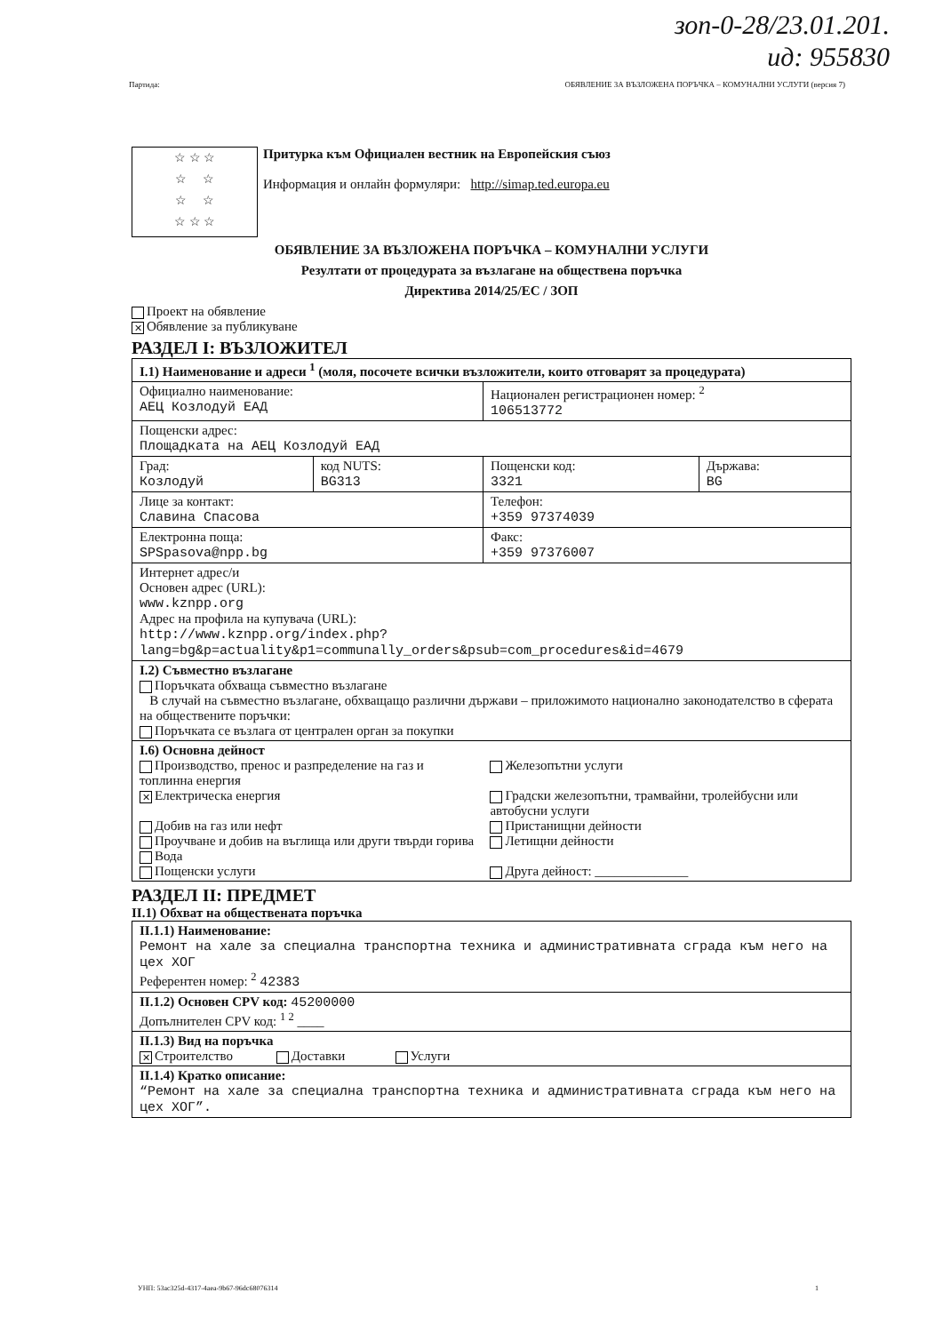зоп-0-28/23.01.201.
ид: 955830
Партида: ОБЯВЛЕНИЕ ЗА ВЪЗЛОЖЕНА ПОРЪЧКА – КОМУНАЛНИ УСЛУГИ (версия 7)
☆ ☆ ☆
☆ ☆
☆ ☆
☆ ☆ ☆
Притурка към Официален вестник на Европейския съюз
Информация и онлайн формуляри: http://simap.ted.europa.eu
ОБЯВЛЕНИЕ ЗА ВЪЗЛОЖЕНА ПОРЪЧКА – КОМУНАЛНИ УСЛУГИ
Резултати от процедурата за възлагане на обществена поръчка
Директива 2014/25/ЕС / ЗОП
Проект на обявление
✕ Обявление за публикуване
РАЗДЕЛ I: ВЪЗЛОЖИТЕЛ
| I.1) Наименование и адреси <sup>1</sup> (моля, посочете всички възложители, които отговарят за процедурата) | | | |
| Официално наименование: АЕЦ Козлодуй ЕАД | | Национален регистрационен номер: <sup>2</sup> 106513772 | |
| Пощенски адрес: Площадката на АЕЦ Козлодуй ЕАД | | | |
| Град: Козлодуй | код NUTS: BG313 | Пощенски код: 3321 | Държава: BG |
| Лице за контакт: Славина Спасова | | Телефон: +359 97374039 | |
| Електронна поща: SPSpasova@npp.bg | | Факс: +359 97376007 | |
| Интернет адрес/и Основен адрес (URL): www.kznpp.org Адрес на профила на купувача (URL): http://www.kznpp.org/index.php? lang=bg&p=actuality&p1=communally_orders&psub=com_procedures&id=4679 | | | |
| I.2) Съвместно възлагане Поръчката обхваща съвместно възлагане В случай на съвместно възлагане, обхващащо различни държави – приложимото национално законодателство в сферата на обществените поръчки: Поръчката се възлага от централен орган за покупки | | | |
| I.6) Основна дейност Производство, пренос и разпределение на газ и топлинна енергия ✕ Електрическа енергия Добив на газ или нефт Проучване и добив на въглища или други твърди горива Вода Пощенски услуги | | Железопътни услуги Градски железопътни, трамвайни, тролейбусни или автобусни услуги Пристанищни дейности Летищни дейности Друга дейност: ______________ | |
РАЗДЕЛ II: ПРЕДМЕТ
II.1) Обхват на обществената поръчка
| II.1.1) Наименование: Ремонт на хале за специална транспортна техника и административната сграда към него на цех ХОГ Референтен номер: <sup>2</sup> 42383 |
| II.1.2) Основен CPV код: 45200000 Допълнителен CPV код: <sup>1 2</sup> ____ |
| II.1.3) Вид на поръчка ✕ Строителство Доставки Услуги |
| II.1.4) Кратко описание: “Ремонт на хале за специална транспортна техника и административната сграда към него на цех ХОГ”. |
УНП: 53ac325d-4317-4aea-9b67-96dc68076314 1